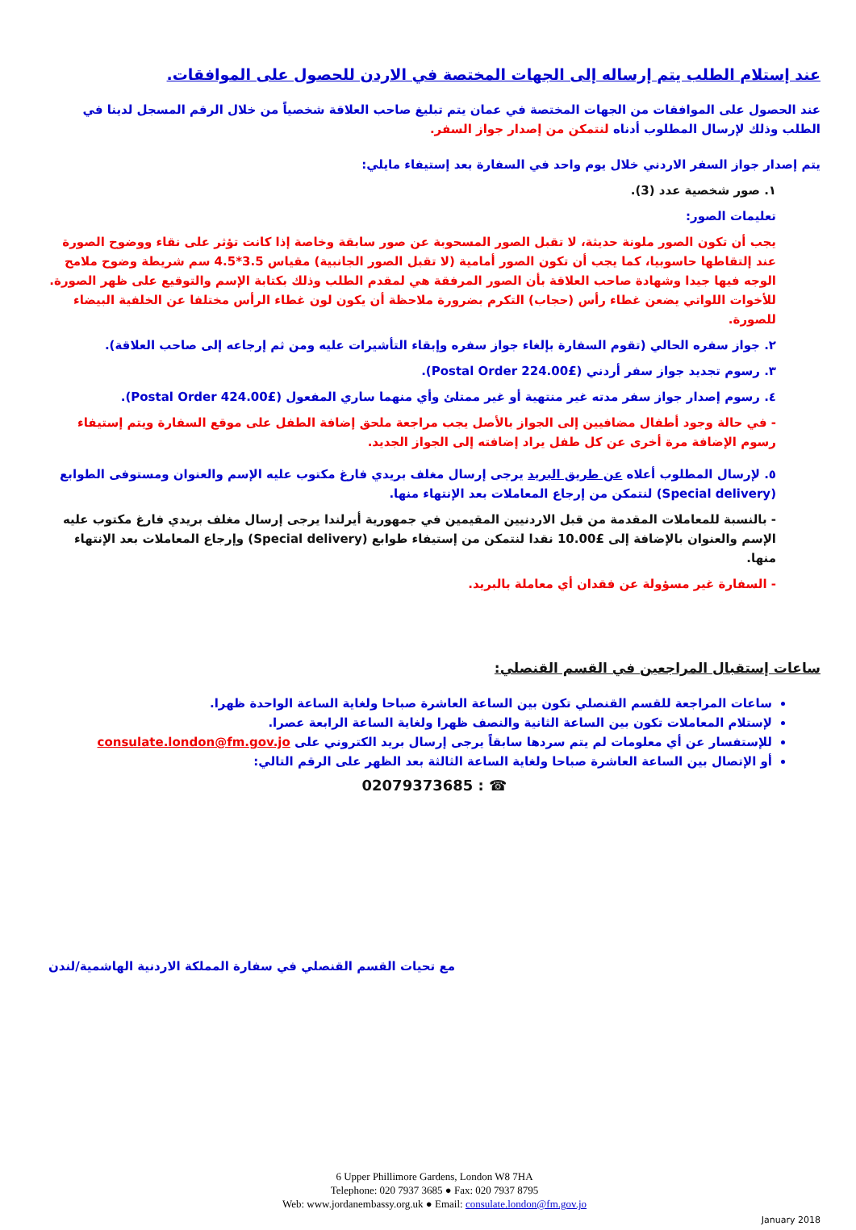عند إستلام الطلب يتم إرساله إلى الجهات المختصة في الاردن للحصول على الموافقات.
عند الحصول على الموافقات من الجهات المختصة في عمان يتم تبليغ صاحب العلاقة شخصياً من خلال الرقم المسجل لدينا في الطلب وذلك لإرسال المطلوب أدناه لنتمكن من إصدار جواز السفر.
يتم إصدار جواز السفر الاردني خلال يوم واحد في السفارة بعد إستيفاء مايلي:
١. صور شخصية عدد (3).
تعليمات الصور:
يجب أن تكون الصور ملونة حديثة، لا تقبل الصور المسحوبة عن صور سابقة وخاصة إذا كانت تؤثر على نقاء ووضوح الصورة عند إلتقاطها حاسوبيا، كما يجب أن تكون الصور أمامية (لا تقبل الصور الجانبية) مقياس 3.5*4.5 سم شريطة وضوح ملامح الوجه فيها جيدا وشهادة صاحب العلاقة بأن الصور المرفقة هي لمقدم الطلب وذلك بكتابة الإسم والتوقيع على ظهر الصورة. للأخوات اللواتي يضعن غطاء رأس (حجاب) التكرم بضرورة ملاحظة أن يكون لون غطاء الرأس مختلفا عن الخلفية البيضاء للصورة.
٢. جواز سفره الحالي (تقوم السفارة بإلغاء جواز سفره وإبقاء التأشيرات عليه ومن ثم إرجاعه إلى صاحب العلاقة).
٣. رسوم تجديد جواز سفر أردني (£224.00 Postal Order).
٤. رسوم إصدار جواز سفر مدته غير منتهية أو غير ممتلئ وأي منهما ساري المفعول (£424.00 Postal Order).
- في حالة وجود أطفال مضافيين إلى الجواز بالأصل يجب مراجعة ملحق إضافة الطفل على موقع السفارة ويتم إستيفاء رسوم الإضافة مرة أخرى عن كل طفل يراد إضافته إلى الجواز الجديد.
٥. لإرسال المطلوب أعلاه عن طريق البريد يرجى إرسال مغلف بريدي فارغ مكتوب عليه الإسم والعنوان ومستوفى الطوابع (Special delivery) لنتمكن من إرجاع المعاملات بعد الإنتهاء منها.
- بالنسبة للمعاملات المقدمة من قبل الاردنيين المقيمين في جمهورية أيرلندا يرجى إرسال مغلف بريدي فارغ مكتوب عليه الإسم والعنوان بالإضافة إلى £10.00 نقدا لنتمكن من إستيفاء طوابع (Special delivery) وإرجاع المعاملات بعد الإنتهاء منها.
- السفارة غير مسؤولة عن فقدان أي معاملة بالبريد.
ساعات إستقبال المراجعين في القسم القنصلي:
ساعات المراجعة للقسم القنصلي تكون بين الساعة العاشرة صباحا ولغاية الساعة الواحدة ظهرا.
لإستلام المعاملات تكون بين الساعة الثانية والنصف ظهرا ولغاية الساعة الرابعة عصرا.
للإستفسار عن أي معلومات لم يتم سردها سابقاً يرجى إرسال بريد الكتروني على consulate.london@fm.gov.jo
أو الإتصال بين الساعة العاشرة صباحا ولغاية الساعة الثالثة بعد الظهر على الرقم التالي:
☎ : 02079373685
مع تحيات القسم القنصلي في سفارة المملكة الاردنية الهاشمية/لندن
6 Upper Phillimore Gardens, London W8 7HA
Telephone: 020 7937 3685 ● Fax: 020 7937 8795
Web: www.jordanembassy.org.uk ● Email: consulate.london@fm.gov.jo
January 2018